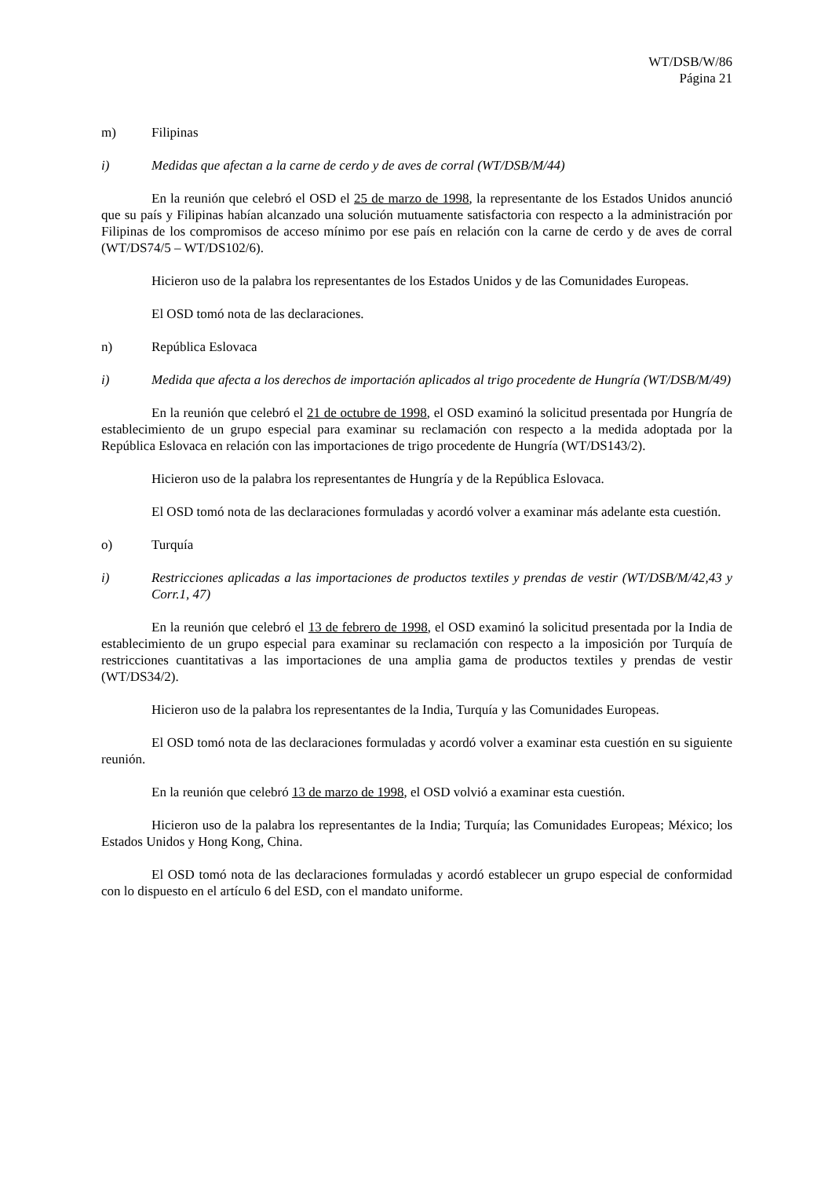WT/DSB/W/86
Página 21
m) Filipinas
i) Medidas que afectan a la carne de cerdo y de aves de corral (WT/DSB/M/44)
En la reunión que celebró el OSD el 25 de marzo de 1998, la representante de los Estados Unidos anunció que su país y Filipinas habían alcanzado una solución mutuamente satisfactoria con respecto a la administración por Filipinas de los compromisos de acceso mínimo por ese país en relación con la carne de cerdo y de aves de corral (WT/DS74/5 – WT/DS102/6).
Hicieron uso de la palabra los representantes de los Estados Unidos y de las Comunidades Europeas.
El OSD tomó nota de las declaraciones.
n) República Eslovaca
i) Medida que afecta a los derechos de importación aplicados al trigo procedente de Hungría (WT/DSB/M/49)
En la reunión que celebró el 21 de octubre de 1998, el OSD examinó la solicitud presentada por Hungría de establecimiento de un grupo especial para examinar su reclamación con respecto a la medida adoptada por la República Eslovaca en relación con las importaciones de trigo procedente de Hungría (WT/DS143/2).
Hicieron uso de la palabra los representantes de Hungría y de la República Eslovaca.
El OSD tomó nota de las declaraciones formuladas y acordó volver a examinar más adelante esta cuestión.
o) Turquía
i) Restricciones aplicadas a las importaciones de productos textiles y prendas de vestir (WT/DSB/M/42,43 y Corr.1, 47)
En la reunión que celebró el 13 de febrero de 1998, el OSD examinó la solicitud presentada por la India de establecimiento de un grupo especial para examinar su reclamación con respecto a la imposición por Turquía de restricciones cuantitativas a las importaciones de una amplia gama de productos textiles y prendas de vestir (WT/DS34/2).
Hicieron uso de la palabra los representantes de la India, Turquía y las Comunidades Europeas.
El OSD tomó nota de las declaraciones formuladas y acordó volver a examinar esta cuestión en su siguiente reunión.
En la reunión que celebró 13 de marzo de 1998, el OSD volvió a examinar esta cuestión.
Hicieron uso de la palabra los representantes de la India; Turquía; las Comunidades Europeas; México; los Estados Unidos y Hong Kong, China.
El OSD tomó nota de las declaraciones formuladas y acordó establecer un grupo especial de conformidad con lo dispuesto en el artículo 6 del ESD, con el mandato uniforme.